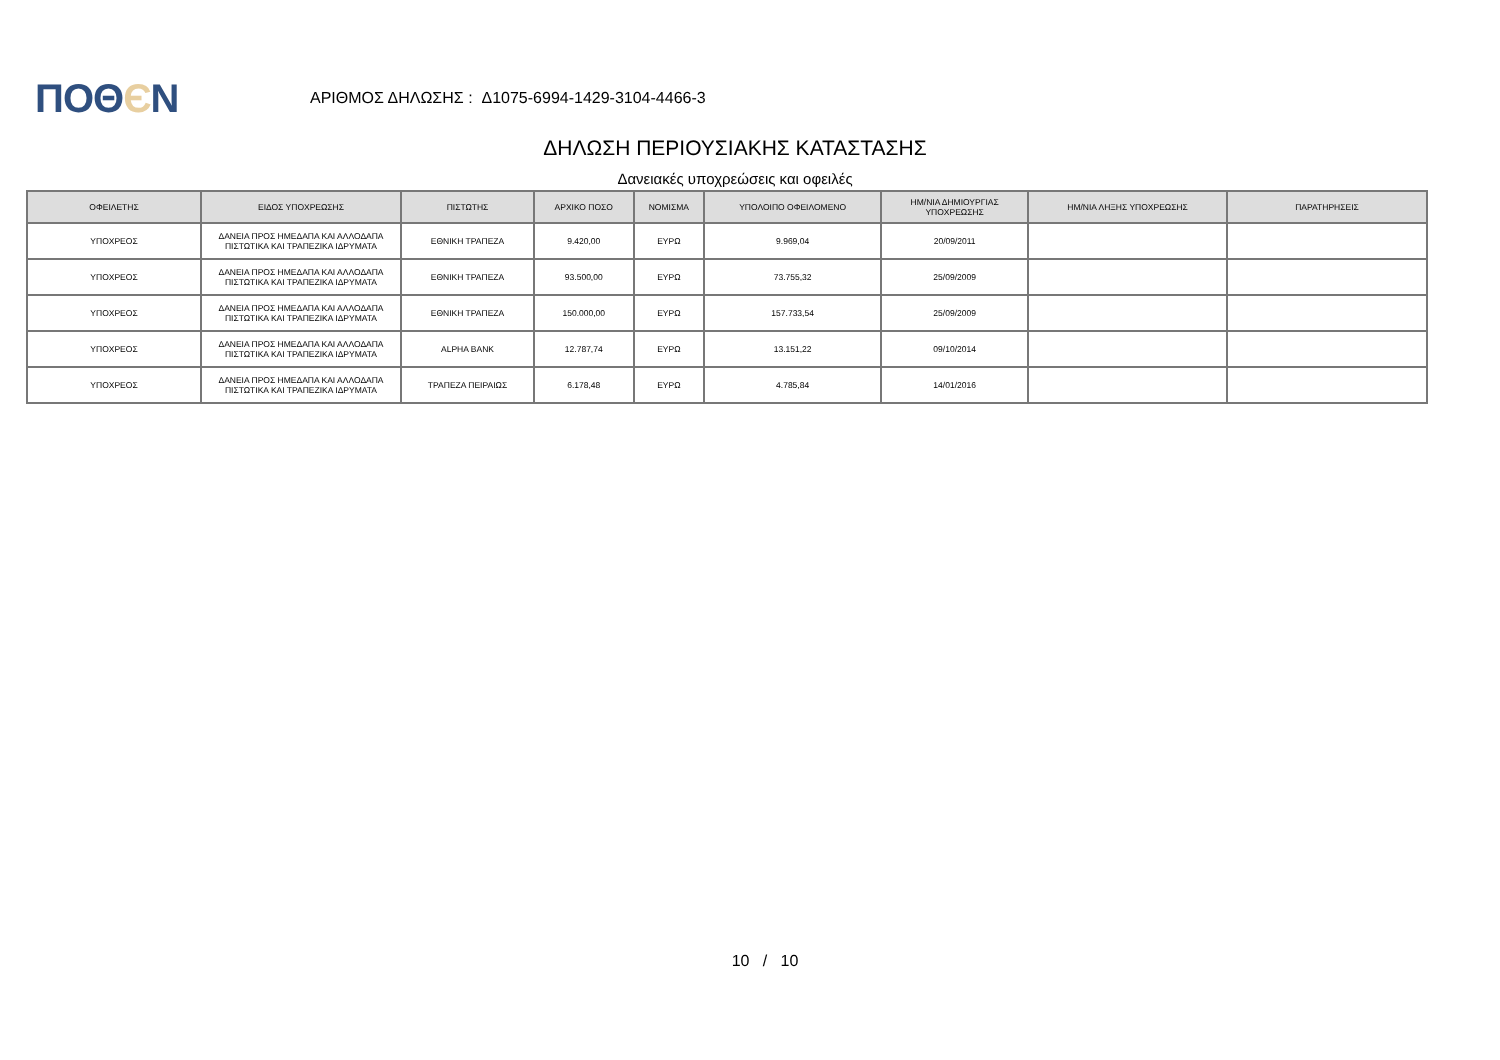ΠΟΘЄΝ
ΑΡΙΘΜΟΣ ΔΗΛΩΣΗΣ : Δ1075-6994-1429-3104-4466-3
ΔΗΛΩΣΗ ΠΕΡΙΟΥΣΙΑΚΗΣ ΚΑΤΑΣΤΑΣΗΣ
Δανειακές υποχρεώσεις και οφειλές
| ΟΦΕΙΛΕΤΗΣ | ΕΙΔΟΣ ΥΠΟΧΡΕΩΣΗΣ | ΠΙΣΤΩΤΗΣ | ΑΡΧΙΚΟ ΠΟΣΟ | ΝΟΜΙΣΜΑ | ΥΠΟΛΟΙΠΟ ΟΦΕΙΛΟΜΕΝΟ | ΗΜ/ΝΙΑ ΔΗΜΙΟΥΡΓΙΑΣ ΥΠΟΧΡΕΩΣΗΣ | ΗΜ/ΝΙΑ ΛΗΞΗΣ ΥΠΟΧΡΕΩΣΗΣ | ΠΑΡΑΤΗΡΗΣΕΙΣ |
| --- | --- | --- | --- | --- | --- | --- | --- | --- |
| ΥΠΟΧΡΕΟΣ | ΔΑΝΕΙΑ ΠΡΟΣ ΗΜΕΔΑΠΑ ΚΑΙ ΑΛΛΟΔΑΠΑ ΠΙΣΤΩΤΙΚΑ ΚΑΙ ΤΡΑΠΕΖΙΚΑ ΙΔΡΥΜΑΤΑ | ΕΘΝΙΚΗ ΤΡΑΠΕΖΑ | 9.420,00 | ΕΥΡΩ | 9.969,04 | 20/09/2011 | | |
| ΥΠΟΧΡΕΟΣ | ΔΑΝΕΙΑ ΠΡΟΣ ΗΜΕΔΑΠΑ ΚΑΙ ΑΛΛΟΔΑΠΑ ΠΙΣΤΩΤΙΚΑ ΚΑΙ ΤΡΑΠΕΖΙΚΑ ΙΔΡΥΜΑΤΑ | ΕΘΝΙΚΗ ΤΡΑΠΕΖΑ | 93.500,00 | ΕΥΡΩ | 73.755,32 | 25/09/2009 | | |
| ΥΠΟΧΡΕΟΣ | ΔΑΝΕΙΑ ΠΡΟΣ ΗΜΕΔΑΠΑ ΚΑΙ ΑΛΛΟΔΑΠΑ ΠΙΣΤΩΤΙΚΑ ΚΑΙ ΤΡΑΠΕΖΙΚΑ ΙΔΡΥΜΑΤΑ | ΕΘΝΙΚΗ ΤΡΑΠΕΖΑ | 150.000,00 | ΕΥΡΩ | 157.733,54 | 25/09/2009 | | |
| ΥΠΟΧΡΕΟΣ | ΔΑΝΕΙΑ ΠΡΟΣ ΗΜΕΔΑΠΑ ΚΑΙ ΑΛΛΟΔΑΠΑ ΠΙΣΤΩΤΙΚΑ ΚΑΙ ΤΡΑΠΕΖΙΚΑ ΙΔΡΥΜΑΤΑ | ALPHA BANK | 12.787,74 | ΕΥΡΩ | 13.151,22 | 09/10/2014 | | |
| ΥΠΟΧΡΕΟΣ | ΔΑΝΕΙΑ ΠΡΟΣ ΗΜΕΔΑΠΑ ΚΑΙ ΑΛΛΟΔΑΠΑ ΠΙΣΤΩΤΙΚΑ ΚΑΙ ΤΡΑΠΕΖΙΚΑ ΙΔΡΥΜΑΤΑ | ΤΡΑΠΕΖΑ ΠΕΙΡΑΙΩΣ | 6.178,48 | ΕΥΡΩ | 4.785,84 | 14/01/2016 | | |
10 / 10